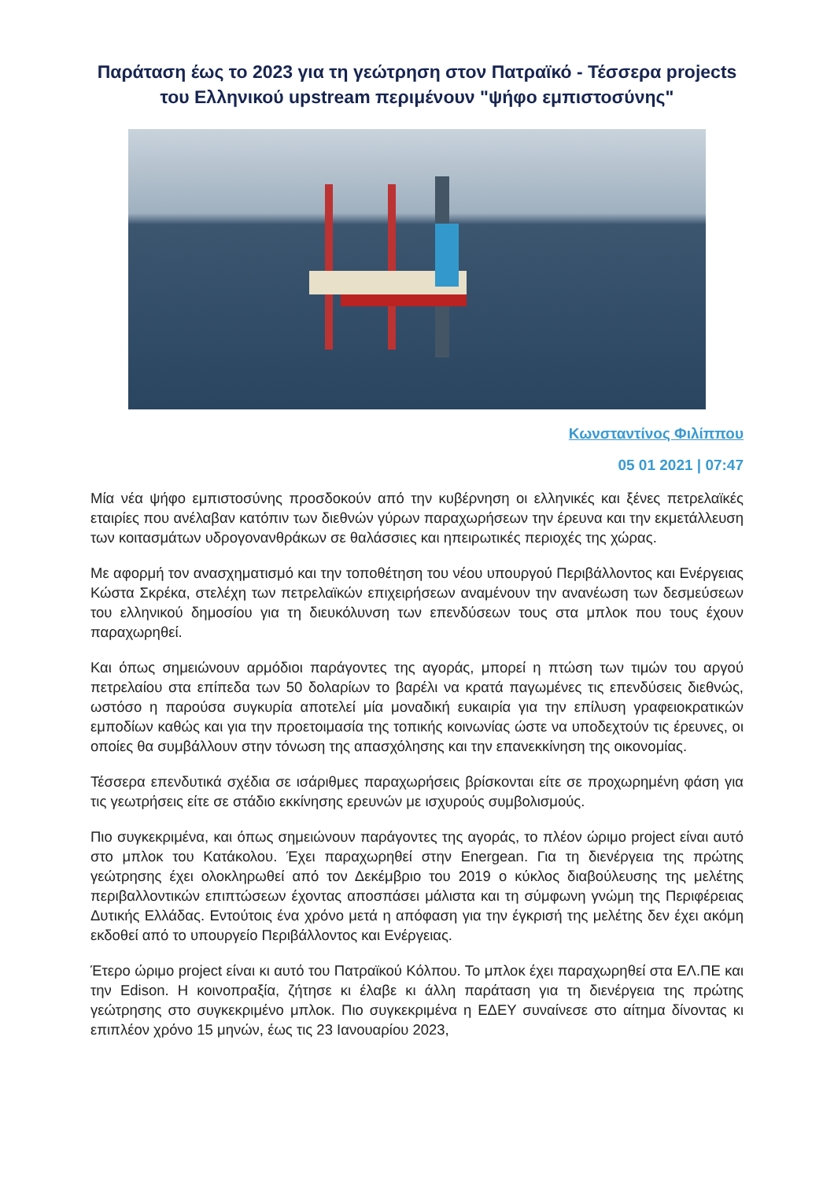Παράταση έως το 2023 για τη γεώτρηση στον Πατραϊκό - Τέσσερα projects του Ελληνικού upstream περιμένουν "ψήφο εμπιστοσύνης"
Κωνσταντίνος Φιλίππου
05 01 2021 | 07:47
Μία νέα ψήφο εμπιστοσύνης προσδοκούν από την κυβέρνηση οι ελληνικές και ξένες πετρελαϊκές εταιρίες που ανέλαβαν κατόπιν των διεθνών γύρων παραχωρήσεων την έρευνα και την εκμετάλλευση των κοιτασμάτων υδρογονανθράκων σε θαλάσσιες και ηπειρωτικές περιοχές της χώρας.
Με αφορμή τον ανασχηματισμό και την τοποθέτηση του νέου υπουργού Περιβάλλοντος και Ενέργειας Κώστα Σκρέκα, στελέχη των πετρελαϊκών επιχειρήσεων αναμένουν την ανανέωση των δεσμεύσεων του ελληνικού δημοσίου για τη διευκόλυνση των επενδύσεων τους στα μπλοκ που τους έχουν παραχωρηθεί.
Και όπως σημειώνουν αρμόδιοι παράγοντες της αγοράς, μπορεί η πτώση των τιμών του αργού πετρελαίου στα επίπεδα των 50 δολαρίων το βαρέλι να κρατά παγωμένες τις επενδύσεις διεθνώς, ωστόσο η παρούσα συγκυρία αποτελεί μία μοναδική ευκαιρία για την επίλυση γραφειοκρατικών εμποδίων καθώς και για την προετοιμασία της τοπικής κοινωνίας ώστε να υποδεχτούν τις έρευνες, οι οποίες θα συμβάλλουν στην τόνωση της απασχόλησης και την επανεκκίνηση της οικονομίας.
Τέσσερα επενδυτικά σχέδια σε ισάριθμες παραχωρήσεις βρίσκονται είτε σε προχωρημένη φάση για τις γεωτρήσεις είτε σε στάδιο εκκίνησης ερευνών με ισχυρούς συμβολισμούς.
Πιο συγκεκριμένα, και όπως σημειώνουν παράγοντες της αγοράς, το πλέον ώριμο project είναι αυτό στο μπλοκ του Κατάκολου. Έχει παραχωρηθεί στην Energean. Για τη διενέργεια της πρώτης γεώτρησης έχει ολοκληρωθεί από τον Δεκέμβριο του 2019 ο κύκλος διαβούλευσης της μελέτης περιβαλλοντικών επιπτώσεων έχοντας αποσπάσει μάλιστα και τη σύμφωνη γνώμη της Περιφέρειας Δυτικής Ελλάδας. Εντούτοις ένα χρόνο μετά η απόφαση για την έγκρισή της μελέτης δεν έχει ακόμη εκδοθεί από το υπουργείο Περιβάλλοντος και Ενέργειας.
Έτερο ώριμο project είναι κι αυτό του Πατραϊκού Κόλπου. Το μπλοκ έχει παραχωρηθεί στα ΕΛ.ΠΕ και την Edison. Η κοινοπραξία, ζήτησε κι έλαβε κι άλλη παράταση για τη διενέργεια της πρώτης γεώτρησης στο συγκεκριμένο μπλοκ. Πιο συγκεκριμένα η ΕΔΕΥ συναίνεσε στο αίτημα δίνοντας κι επιπλέον χρόνο 15 μηνών, έως τις 23 Ιανουαρίου 2023,